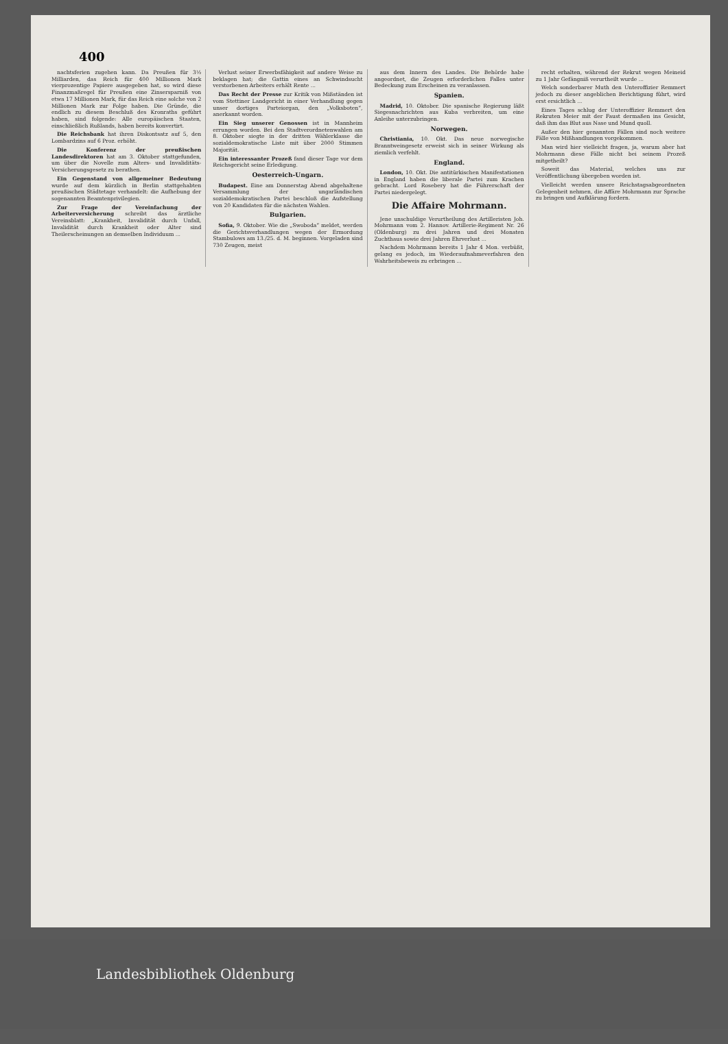400
nachtsferien zugehen kann. Da Preußen für 3½ Milliarden, das Reich für 400 Millionen Mark vierprozentige Papiere ausgegeben hat, so wird diese Finanzmaßregel für Preußen eine Zinsersparniß von etwa 17 Millionen Mark, für das Reich eine solche von 2 Millionen Mark zur Folge haben. Die Gründe, die endlich zu diesem Beschluß des Kronraths geführt haben, sind folgende: Alle europäischen Staaten, einschließlich Rußlands, haben bereits konvertirt.
Die Reichsbank hat ihren Diskontsatz auf 5, den Lombardzins auf 6 Proz. erhöht.
Die Konferenz der preußischen Landesdirektoren hat am 3. Oktober stattgefunden, um über die Novelle zum Alters- und Invaliditäts-Versicherungsgesetz zu berathen.
Ein Gegenstand von allgemeiner Bedeutung wurde auf dem kürzlich in Berlin stattgehabten preußischen Städtetage verhandelt: die Aufhebung der sogenannten Beamtenprivilegien.
Zur Frage der Vereinfachung der Arbeiterversicherung schreibt das ärztliche Vereinsblatt: „Krankheit, Invalidität durch Unfall, Invalidität durch Krankheit oder Alter sind Theilerscheinungen an demselben Individuum ...
Verlust seiner Erwerbsfähigkeit auf andere Weise zu beklagen hat; die Gattin eines an Schwindsucht verstorbenen Arbeiters erhält Rente ...
Das Recht der Presse zur Kritik von Mißständen ist vom Stettiner Landgericht in einer Verhandlung gegen unser dortiges Parteiorgan, den „Volksboten“, anerkannt worden.
Ein Sieg unserer Genossen ist in Mannheim errungen worden. Bei den Stadtverordnetenwahlen am 8. Oktober siegte in der dritten Wählerklasse die sozialdemokratische Liste mit über 2000 Stimmen Majorität.
Ein interessanter Prozeß fand dieser Tage vor dem Reichsgericht seine Erledigung.
Oesterreich-Ungarn.
Budapest. Eine am Donnerstag Abend abgehaltene Versammlung der ungarländischen sozialdemokratischen Partei beschloß die Aufstellung von 20 Kandidaten für die nächsten Wahlen.
Bulgarien.
Sofia, 9. Oktober. Wie die „Swoboda“ meldet, werden die Gerichtsverhandlungen wegen der Ermordung Stambulows am 13./25. d. M. beginnen. Vorgeladen sind 730 Zeugen, meist
aus dem Innern des Landes. Die Behörde habe angeordnet, die Zeugen erforderlichen Falles unter Bedeckung zum Erscheinen zu veranlassen.
Spanien.
Madrid, 10. Oktober. Die spanische Regierung läßt Siegesnachrichten aus Kuba verbreiten, um eine Anleihe unterzubringen.
Norwegen.
Christiania, 10. Okt. Das neue norwegische Branntweingesetz erweist sich in seiner Wirkung als ziemlich verfehlt.
England.
London, 10. Okt. Die antitürkischen Manifestationen in England haben die liberale Partei zum Krachen gebracht. Lord Rosebery hat die Führerschaft der Partei niedergelegt.
Die Affaire Mohrmann.
Jene unschuldige Verurtheilung des Artilleristen Joh. Mohrmann vom 2. Hannov. Artillerie-Regiment Nr. 26 (Oldenburg) zu drei Jahren und drei Monaten Zuchthaus sowie drei Jahren Ehrverlust ...
Nachdem Mohrmann bereits 1 Jahr 4 Mon. verbüßt, gelang es jedoch, im Wiederaufnahmeverfahren den Wahrheitsbeweis zu erbringen ...
recht erhalten, während der Rekrut wegen Meineid zu 1 Jahr Gefängniß verurtheilt wurde ...
Welch sonderbarer Muth den Unteroffizier Remmert jedoch zu dieser angeblichen Berichtigung führt, wird erst ersichtlich ...
Eines Tages schlug der Unteroffizier Remmert den Rekruten Meier mit der Faust dermaßen ins Gesicht, daß ihm das Blut aus Nase und Mund quoll.
Außer den hier genannten Fällen sind noch weitere Fälle von Mißhandlungen vorgekommen.
Man wird hier vielleicht fragen, ja, warum aber hat Mohrmann diese Fälle nicht bei seinem Prozeß mitgetheilt?
Soweit das Material, welches uns zur Veröffentlichung übergeben worden ist.
Vielleicht werden unsere Reichstagsabgeordneten Gelegenheit nehmen, die Affäre Mohrmann zur Sprache zu bringen und Aufklärung fordern.
Landesbibliothek Oldenburg